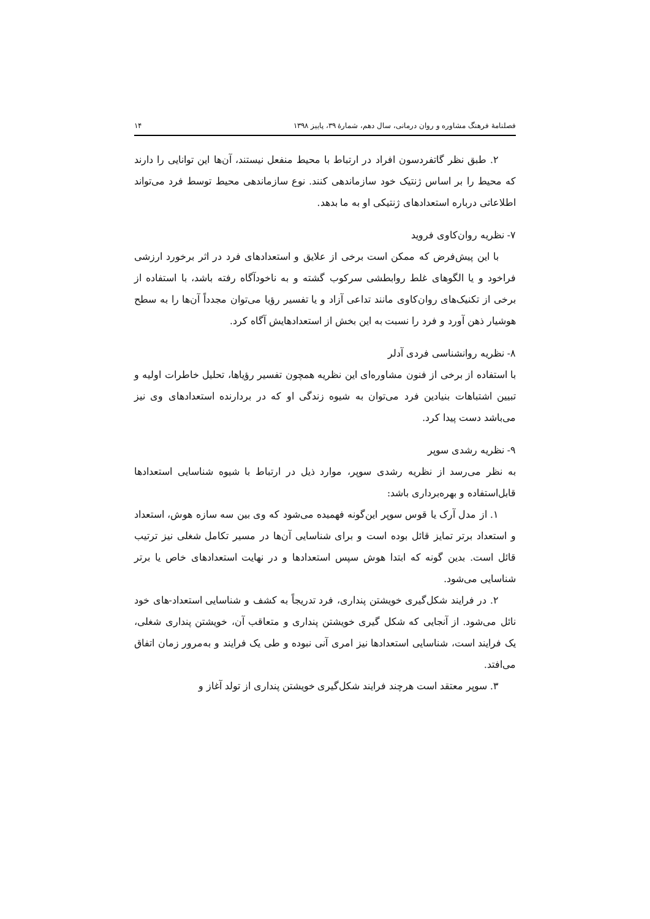فصلنامهٔ فرهنگ مشاوره و روان درمانی، سال دهم، شمارهٔ ۳۹، پاییز ۱۳۹۸ ۱۴
۲. طبق نظر گاتفردسون افراد در ارتباط با محیط منفعل نیستند، آن‌ها این توانایی را دارند که محیط را بر اساس ژنتیک خود سازماندهی کنند. نوع سازماندهی محیط توسط فرد می‌تواند اطلاعاتی درباره استعدادهای ژنتیکی او به ما بدهد.
۷- نظریه روان‌کاوی فروید
با این پیش‌فرض که ممکن است برخی از علایق و استعدادهای فرد در اثر برخورد ارزشی فراخود و یا الگوهای غلط روابطشی سرکوب گشته و به ناخودآگاه رفته باشد، با استفاده از برخی از تکنیک‌های روان‌کاوی مانند تداعی آزاد و یا تفسیر رؤیا می‌توان مجدداً آن‌ها را به سطح هوشیار ذهن آورد و فرد را نسبت به این بخش از استعدادهایش آگاه کرد.
۸- نظریه روانشناسی فردی آدلر
با استفاده از برخی از فنون مشاوره‌ای این نظریه همچون تفسیر رؤیاها، تحلیل خاطرات اولیه و تبیین اشتباهات بنیادین فرد می‌توان به شیوه زندگی او که در بردارنده استعدادهای وی نیز می‌باشد دست پیدا کرد.
۹- نظریه رشدی سوپر
به نظر می‌رسد از نظریه رشدی سوپر، موارد ذیل در ارتباط با شیوه شناسایی استعدادها قابل‌استفاده و بهره‌برداری باشد:
۱. از مدل آرک یا قوس سوپر این‌گونه فهمیده می‌شود که وی بین سه سازه هوش، استعداد و استعداد برتر تمایز قائل بوده است و برای شناسایی آن‌ها در مسیر تکامل شغلی نیز ترتیب قائل است. بدین گونه که ابتدا هوش سپس استعدادها و در نهایت استعدادهای خاص یا برتر شناسایی می‌شود.
۲. در فرایند شکل‌گیری خویشتن پنداری، فرد تدریجاً به کشف و شناسایی استعداد-های خود نائل می‌شود. از آنجایی که شکل گیری خویشتن پنداری و متعاقب آن، خویشتن پنداری شغلی، یک فرایند است، شناسایی استعدادها نیز امری آنی نبوده و طی یک فرایند و به‌مرور زمان اتفاق می‌افتد.
۳. سوپر معتقد است هرچند فرایند شکل‌گیری خویشتن پنداری از تولد آغاز و